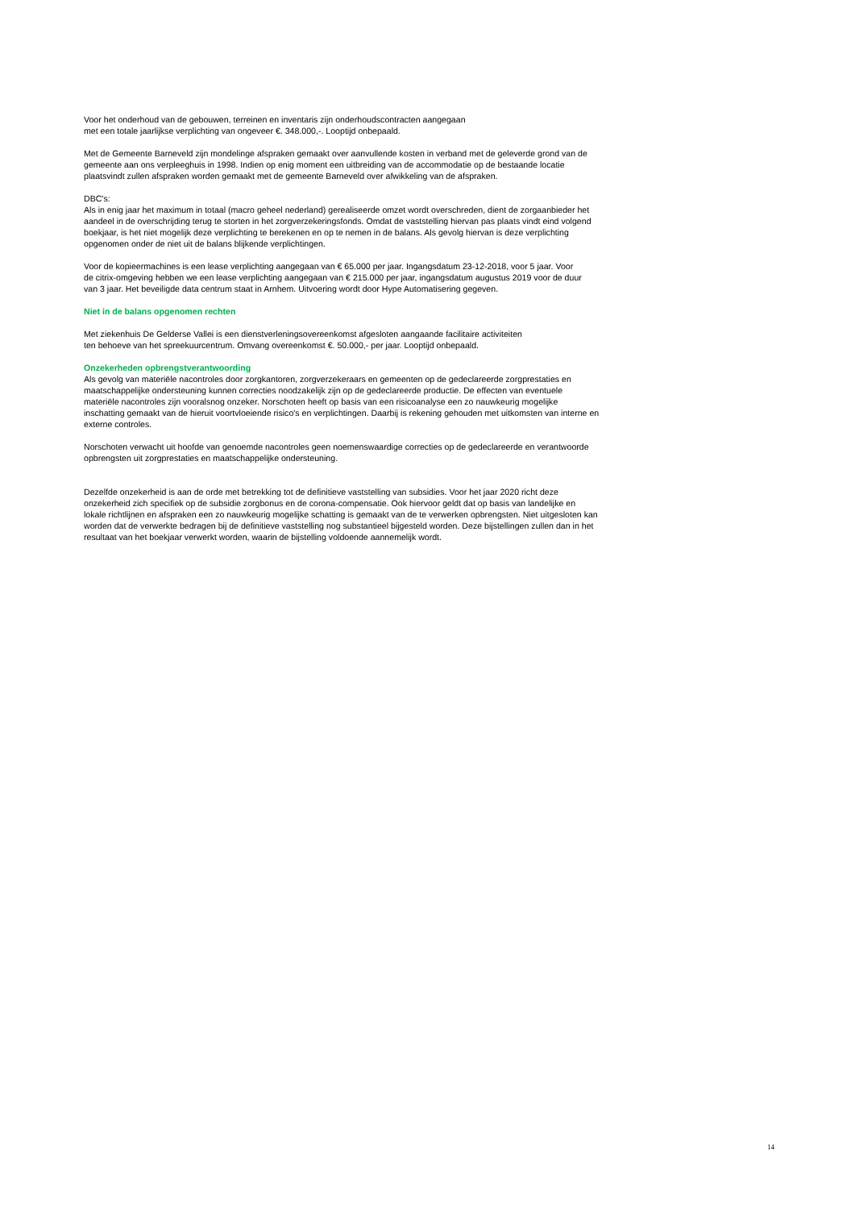Voor het onderhoud van de gebouwen, terreinen en inventaris zijn onderhoudscontracten aangegaan
met een totale jaarlijkse verplichting van ongeveer €. 348.000,-. Looptijd onbepaald.
Met de Gemeente Barneveld zijn mondelinge afspraken gemaakt over aanvullende kosten in verband met de geleverde grond van de gemeente aan ons verpleeghuis in 1998. Indien op enig moment een uitbreiding van de accommodatie op de bestaande locatie plaatsvindt zullen afspraken worden gemaakt met de gemeente Barneveld over afwikkeling van de afspraken.
DBC's:
Als in enig jaar het maximum in totaal (macro geheel nederland) gerealiseerde omzet wordt overschreden, dient de zorgaanbieder het aandeel in de overschrijding terug te storten in het zorgverzekeringsfonds. Omdat de vaststelling hiervan pas plaats vindt eind volgend boekjaar, is het niet mogelijk deze verplichting te berekenen en op te nemen in de balans. Als gevolg hiervan is deze verplichting opgenomen onder de niet uit de balans blijkende verplichtingen.
Voor de kopieermachines is een lease verplichting aangegaan van € 65.000 per jaar. Ingangsdatum 23-12-2018, voor 5 jaar. Voor de citrix-omgeving hebben we een lease verplichting aangegaan van € 215.000 per jaar, ingangsdatum augustus 2019 voor de duur van 3 jaar. Het beveiligde data centrum staat in Arnhem. Uitvoering wordt door Hype Automatisering gegeven.
Niet in de balans opgenomen rechten
Met ziekenhuis De Gelderse Vallei is een dienstverleningsovereenkomst afgesloten aangaande facilitaire activiteiten
ten behoeve van het spreekuurcentrum. Omvang overeenkomst €. 50.000,- per jaar. Looptijd onbepaald.
Onzekerheden opbrengstverantwoording
Als gevolg van materiële nacontroles door zorgkantoren, zorgverzekeraars en gemeenten op de gedeclareerde zorgprestaties en maatschappelijke ondersteuning kunnen correcties noodzakelijk zijn op de gedeclareerde productie. De effecten van eventuele materiële nacontroles zijn vooralsnog onzeker. Norschoten heeft op basis van een risicoanalyse een zo nauwkeurig mogelijke inschatting gemaakt van de hieruit voortvloeiende risico's en verplichtingen. Daarbij is rekening gehouden met uitkomsten van interne en externe controles.
Norschoten verwacht uit hoofde van genoemde nacontroles geen noemenswaardige correcties op de gedeclareerde en verantwoorde opbrengsten uit zorgprestaties en maatschappelijke ondersteuning.
Dezelfde onzekerheid is aan de orde met betrekking tot de definitieve vaststelling van subsidies. Voor het jaar 2020 richt deze onzekerheid zich specifiek op de subsidie zorgbonus en de corona-compensatie. Ook hiervoor geldt dat op basis van landelijke en lokale richtlijnen en afspraken een zo nauwkeurig mogelijke schatting is gemaakt van de te verwerken opbrengsten. Niet uitgesloten kan worden dat de verwerkte bedragen bij de definitieve vaststelling nog substantieel bijgesteld worden. Deze bijstellingen zullen dan in het resultaat van het boekjaar verwerkt worden, waarin de bijstelling voldoende aannemelijk wordt.
14